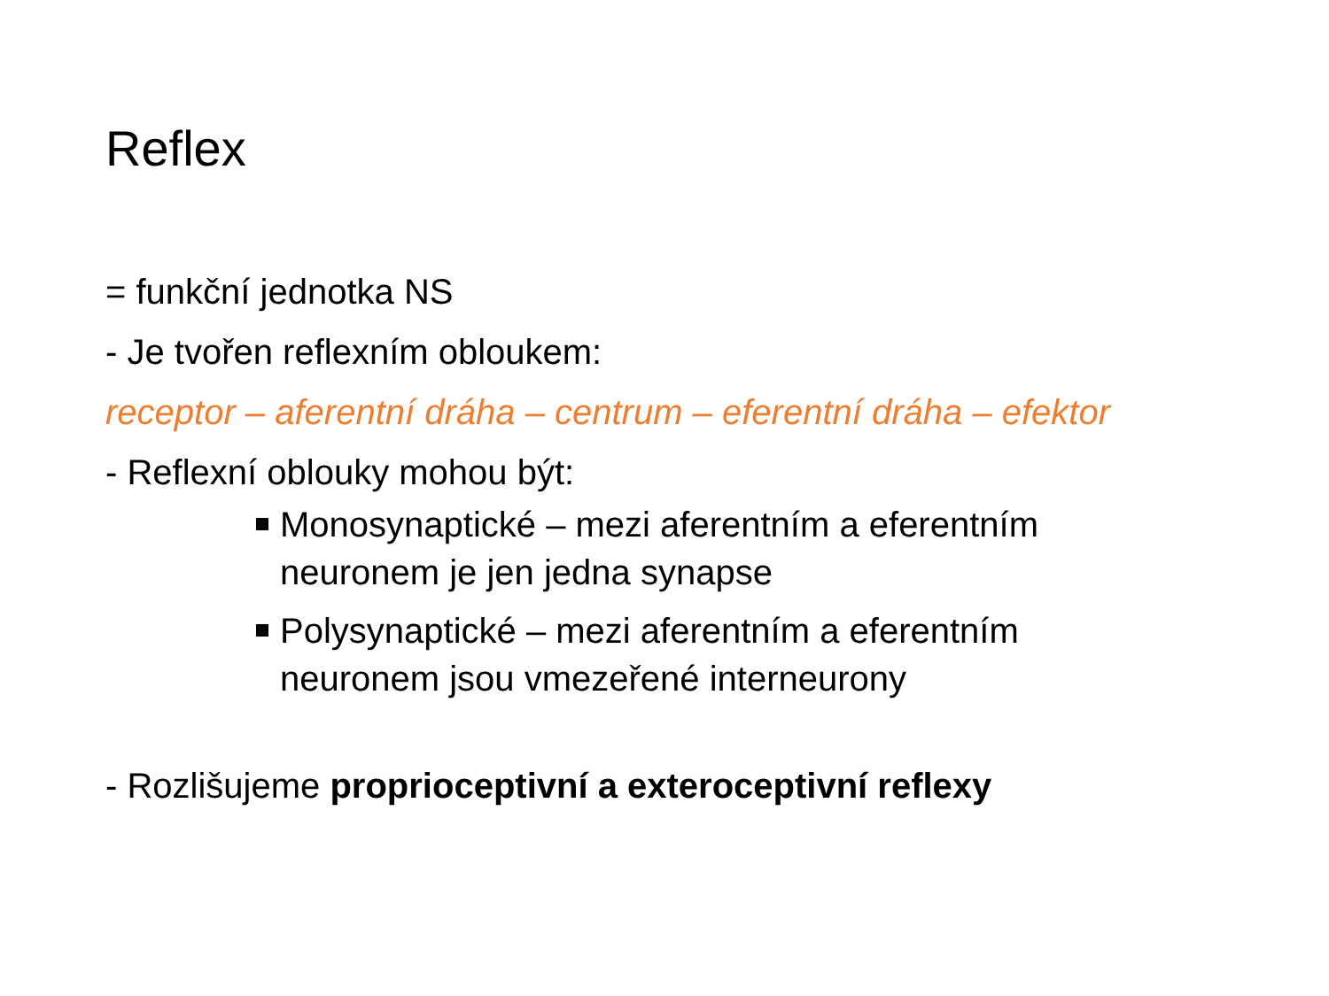Reflex
= funkční jednotka NS
- Je tvořen reflexním obloukem:
receptor – aferentní dráha – centrum – eferentní dráha – efektor
- Reflexní oblouky mohou být:
Monosynaptické – mezi aferentním a eferentním neuronem je jen jedna synapse
Polysynaptické – mezi aferentním a eferentním neuronem jsou vmezeřené interneurony
- Rozlišujeme proprioceptivní a exteroceptivní reflexy